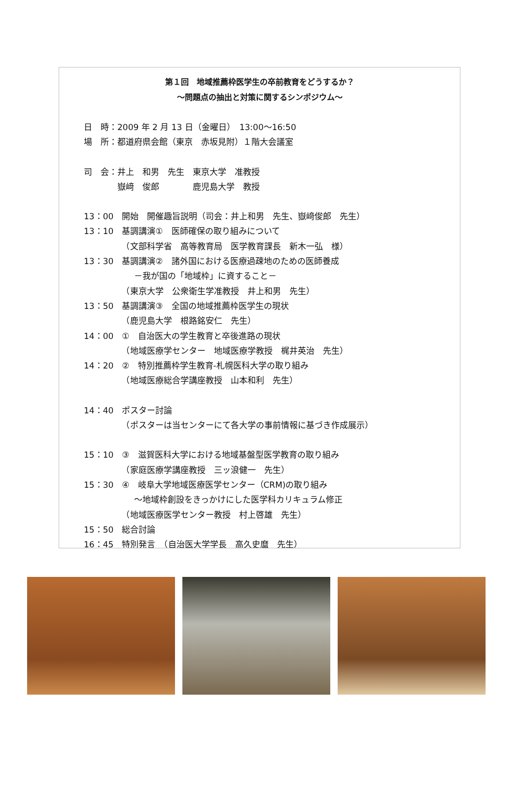第１回　地域推薦枠医学生の卒前教育をどうするか？
～問題点の抽出と対策に関するシンポジウム～
日　時：2009 年 2 月 13 日（金曜日）　13:00～16:50
場　所：都道府県会館（東京　赤坂見附）１階大会議室
司　会：井上　和男　先生　東京大学　准教授
　　　　嶽﨑　俊郎　　　　鹿児島大学　教授
13：00　開始　開催趣旨説明（司会：井上和男　先生、嶽﨑俊郎　先生）
13：10　基調講演①　医師確保の取り組みについて
　　　　　（文部科学省　高等教育局　医学教育課長　新木一弘　様）
13：30　基調講演②　諸外国における医療過疎地のための医師養成
　　　　　　－我が国の「地域枠」に資すること－
　　　　　（東京大学　公衆衛生学准教授　井上和男　先生）
13：50　基調講演③　全国の地域推薦枠医学生の現状
　　　　　（鹿児島大学　根路銘安仁　先生）
14：00　①　自治医大の学生教育と卒後進路の現状
　　　　　（地域医療学センター　地域医療学教授　梶井英治　先生）
14：20　②　特別推薦枠学生教育-札幌医科大学の取り組み
　　　　　（地域医療総合学講座教授　山本和利　先生）
14：40　ポスター討論
　　　　　（ポスターは当センターにて各大学の事前情報に基づき作成展示）
15：10　③　滋賀医科大学における地域基盤型医学教育の取り組み
　　　　　（家庭医療学講座教授　三ッ浪健一　先生）
15：30　④　岐阜大学地域医療医学センター（CRM)の取り組み
　　　　　　～地域枠創設をきっかけにした医学科カリキュラム修正
　　　　　（地域医療医学センター教授　村上啓雄　先生）
15：50　総合討論
16：45　特別発言　（自治医大学学長　高久史麿　先生）